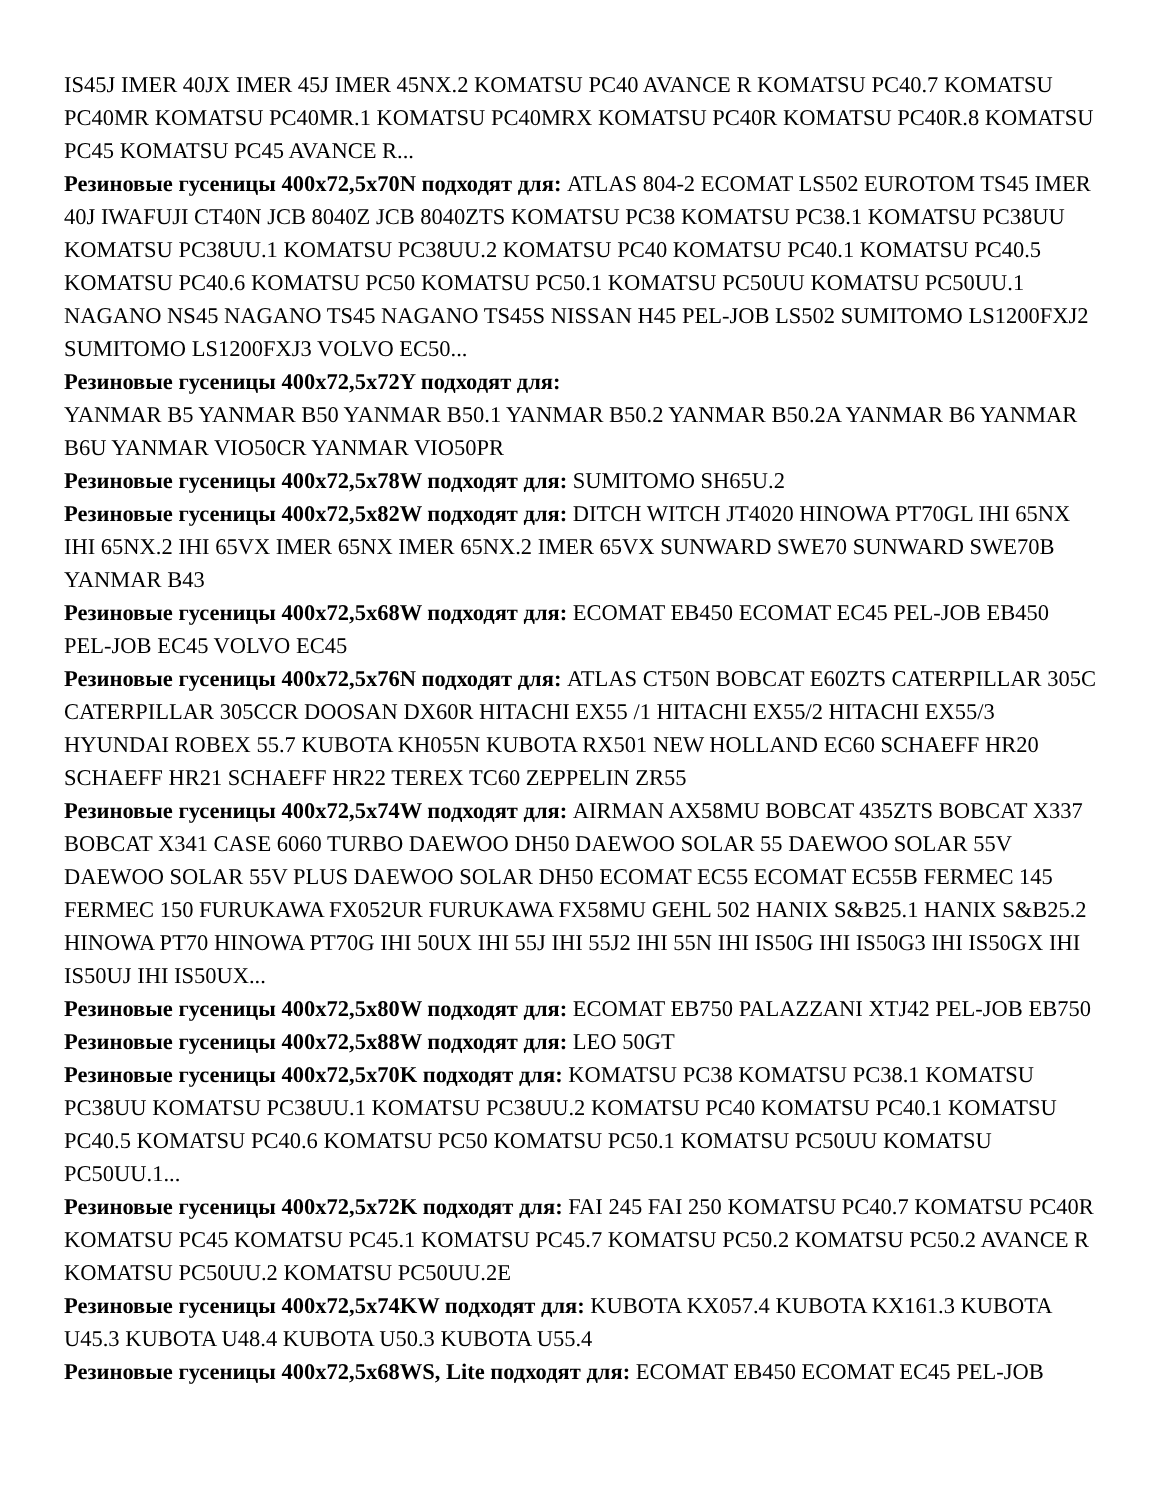IS45J IMER 40JX IMER 45J IMER 45NX.2 KOMATSU PC40 AVANCE R KOMATSU PC40.7 KOMATSU PC40MR KOMATSU PC40MR.1 KOMATSU PC40MRX KOMATSU PC40R KOMATSU PC40R.8 KOMATSU PC45 KOMATSU PC45 AVANCE R...
Резиновые гусеницы 400x72,5x70N подходят для: ATLAS 804-2 ECOMAT LS502 EUROTOM TS45 IMER 40J IWAFUJI CT40N JCB 8040Z JCB 8040ZTS KOMATSU PC38 KOMATSU PC38.1 KOMATSU PC38UU KOMATSU PC38UU.1 KOMATSU PC38UU.2 KOMATSU PC40 KOMATSU PC40.1 KOMATSU PC40.5 KOMATSU PC40.6 KOMATSU PC50 KOMATSU PC50.1 KOMATSU PC50UU KOMATSU PC50UU.1 NAGANO NS45 NAGANO TS45 NAGANO TS45S NISSAN H45 PEL-JOB LS502 SUMITOMO LS1200FXJ2 SUMITOMO LS1200FXJ3 VOLVO EC50...
Резиновые гусеницы 400x72,5x72Y подходят для:
YANMAR B5 YANMAR B50 YANMAR B50.1 YANMAR B50.2 YANMAR B50.2A YANMAR B6 YANMAR B6U YANMAR VIO50CR YANMAR VIO50PR
Резиновые гусеницы 400x72,5x78W подходят для: SUMITOMO SH65U.2
Резиновые гусеницы 400x72,5x82W подходят для: DITCH WITCH JT4020 HINOWA PT70GL IHI 65NX IHI 65NX.2 IHI 65VX IMER 65NX IMER 65NX.2 IMER 65VX SUNWARD SWE70 SUNWARD SWE70B YANMAR B43
Резиновые гусеницы 400x72,5x68W подходят для: ECOMAT EB450 ECOMAT EC45 PEL-JOB EB450 PEL-JOB EC45 VOLVO EC45
Резиновые гусеницы 400x72,5x76N подходят для: ATLAS CT50N BOBCAT E60ZTS CATERPILLAR 305C CATERPILLAR 305CCR DOOSAN DX60R HITACHI EX55 /1 HITACHI EX55/2 HITACHI EX55/3 HYUNDAI ROBEX 55.7 KUBOTA KH055N KUBOTA RX501 NEW HOLLAND EC60 SCHAEFF HR20 SCHAEFF HR21 SCHAEFF HR22 TEREX TC60 ZEPPELIN ZR55
Резиновые гусеницы 400x72,5x74W подходят для: AIRMAN AX58MU BOBCAT 435ZTS BOBCAT X337 BOBCAT X341 CASE 6060 TURBO DAEWOO DH50 DAEWOO SOLAR 55 DAEWOO SOLAR 55V DAEWOO SOLAR 55V PLUS DAEWOO SOLAR DH50 ECOMAT EC55 ECOMAT EC55B FERMEC 145 FERMEC 150 FURUKAWA FX052UR FURUKAWA FX58MU GEHL 502 HANIX S&B25.1 HANIX S&B25.2 HINOWA PT70 HINOWA PT70G IHI 50UX IHI 55J IHI 55J2 IHI 55N IHI IS50G IHI IS50G3 IHI IS50GX IHI IS50UJ IHI IS50UX...
Резиновые гусеницы 400x72,5x80W подходят для: ECOMAT EB750 PALAZZANI XTJ42 PEL-JOB EB750
Резиновые гусеницы 400x72,5x88W подходят для: LEO 50GT
Резиновые гусеницы 400x72,5x70K подходят для: KOMATSU PC38 KOMATSU PC38.1 KOMATSU PC38UU KOMATSU PC38UU.1 KOMATSU PC38UU.2 KOMATSU PC40 KOMATSU PC40.1 KOMATSU PC40.5 KOMATSU PC40.6 KOMATSU PC50 KOMATSU PC50.1 KOMATSU PC50UU KOMATSU PC50UU.1...
Резиновые гусеницы 400x72,5x72K подходят для: FAI 245 FAI 250 KOMATSU PC40.7 KOMATSU PC40R KOMATSU PC45 KOMATSU PC45.1 KOMATSU PC45.7 KOMATSU PC50.2 KOMATSU PC50.2 AVANCE R KOMATSU PC50UU.2 KOMATSU PC50UU.2E
Резиновые гусеницы 400x72,5x74KW подходят для: KUBOTA KX057.4 KUBOTA KX161.3 KUBOTA U45.3 KUBOTA U48.4 KUBOTA U50.3 KUBOTA U55.4
Резиновые гусеницы 400x72,5x68WS, Lite подходят для: ECOMAT EB450 ECOMAT EC45 PEL-JOB